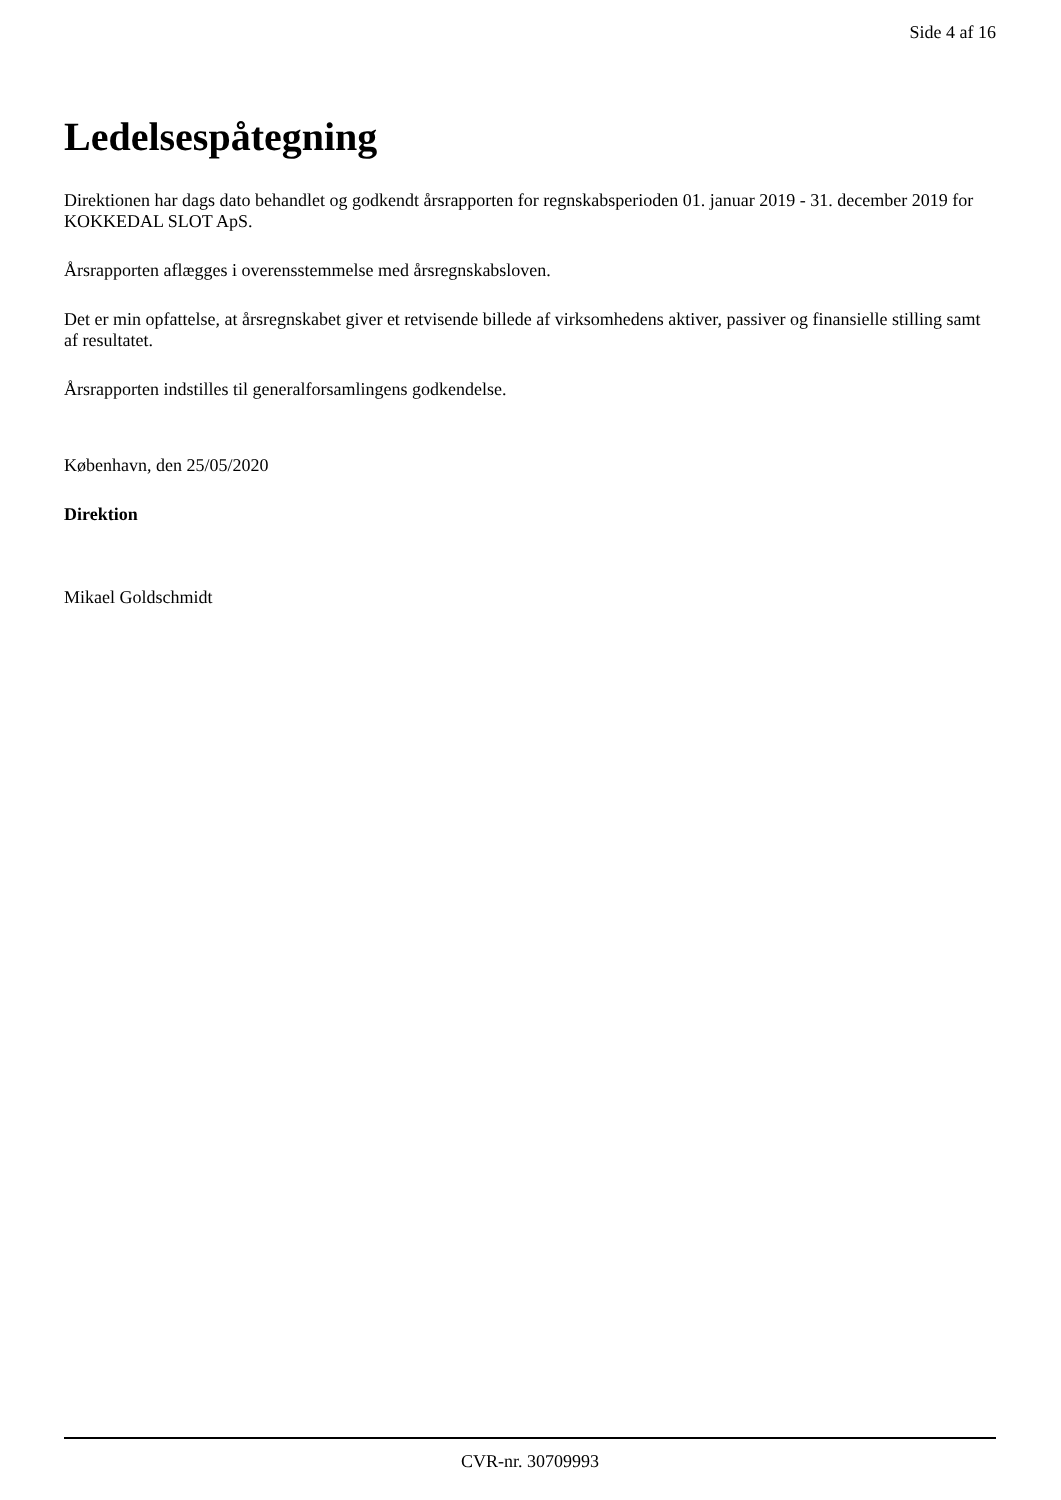Side 4 af 16
Ledelsespåtegning
Direktionen har dags dato behandlet og godkendt årsrapporten for regnskabsperioden 01. januar 2019 - 31. december 2019 for KOKKEDAL SLOT ApS.
Årsrapporten aflægges i overensstemmelse med årsregnskabsloven.
Det er min opfattelse, at årsregnskabet giver et retvisende billede af virksomhedens aktiver, passiver og finansielle stilling samt af resultatet.
Årsrapporten indstilles til generalforsamlingens godkendelse.
København, den 25/05/2020
Direktion
Mikael Goldschmidt
CVR-nr. 30709993